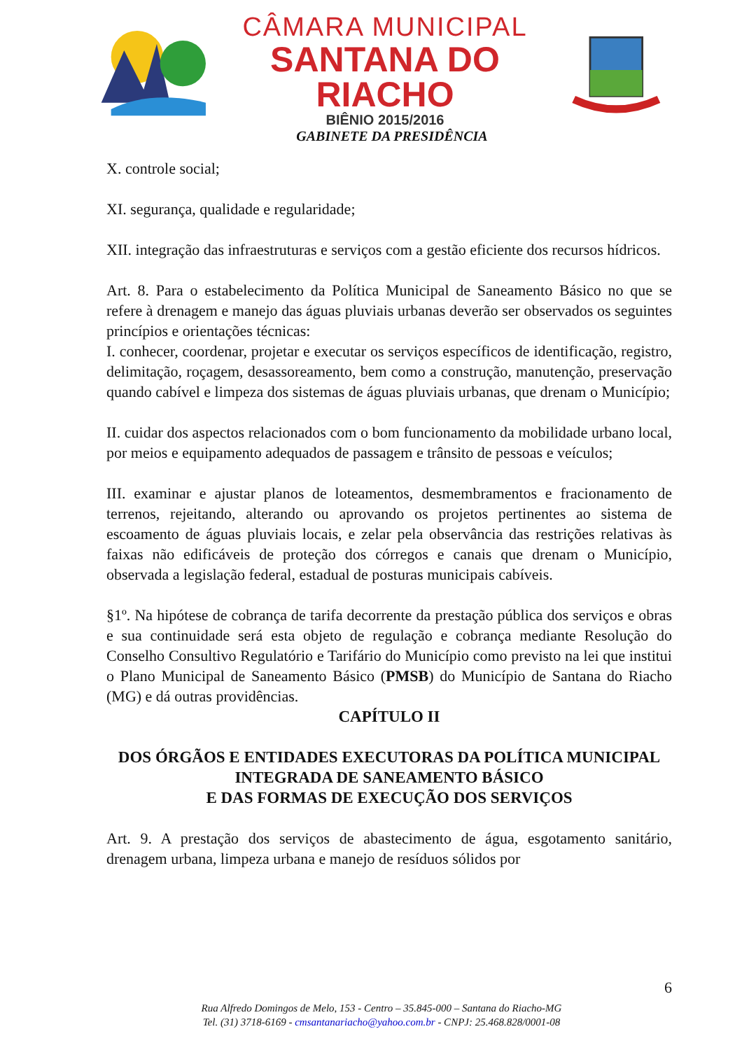CÂMARA MUNICIPAL
SANTANA DO RIACHO
BIÊNIO 2015/2016
GABINETE DA PRESIDÊNCIA
X. controle social;
XI. segurança, qualidade e regularidade;
XII. integração das infraestruturas e serviços com a gestão eficiente dos recursos hídricos.
Art. 8. Para o estabelecimento da Política Municipal de Saneamento Básico no que se refere à drenagem e manejo das águas pluviais urbanas deverão ser observados os seguintes princípios e orientações técnicas:
I. conhecer, coordenar, projetar e executar os serviços específicos de identificação, registro, delimitação, roçagem, desassoreamento, bem como a construção, manutenção, preservação quando cabível e limpeza dos sistemas de águas pluviais urbanas, que drenam o Município;
II. cuidar dos aspectos relacionados com o bom funcionamento da mobilidade urbano local, por meios e equipamento adequados de passagem e trânsito de pessoas e veículos;
III. examinar e ajustar planos de loteamentos, desmembramentos e fracionamento de terrenos, rejeitando, alterando ou aprovando os projetos pertinentes ao sistema de escoamento de águas pluviais locais, e zelar pela observância das restrições relativas às faixas não edificáveis de proteção dos córregos e canais que drenam o Município, observada a legislação federal, estadual de posturas municipais cabíveis.
§1º. Na hipótese de cobrança de tarifa decorrente da prestação pública dos serviços e obras e sua continuidade será esta objeto de regulação e cobrança mediante Resolução do Conselho Consultivo Regulatório e Tarifário do Município como previsto na lei que institui o Plano Municipal de Saneamento Básico (PMSB) do Município de Santana do Riacho (MG) e dá outras providências.
CAPÍTULO II
DOS ÓRGÃOS E ENTIDADES EXECUTORAS DA POLÍTICA MUNICIPAL INTEGRADA DE SANEAMENTO BÁSICO
E DAS FORMAS DE EXECUÇÃO DOS SERVIÇOS
Art. 9. A prestação dos serviços de abastecimento de água, esgotamento sanitário, drenagem urbana, limpeza urbana e manejo de resíduos sólidos por
6
Rua Alfredo Domingos de Melo, 153 - Centro – 35.845-000 – Santana do Riacho-MG
Tel. (31) 3718-6169 - cmsantanariacho@yahoo.com.br - CNPJ: 25.468.828/0001-08